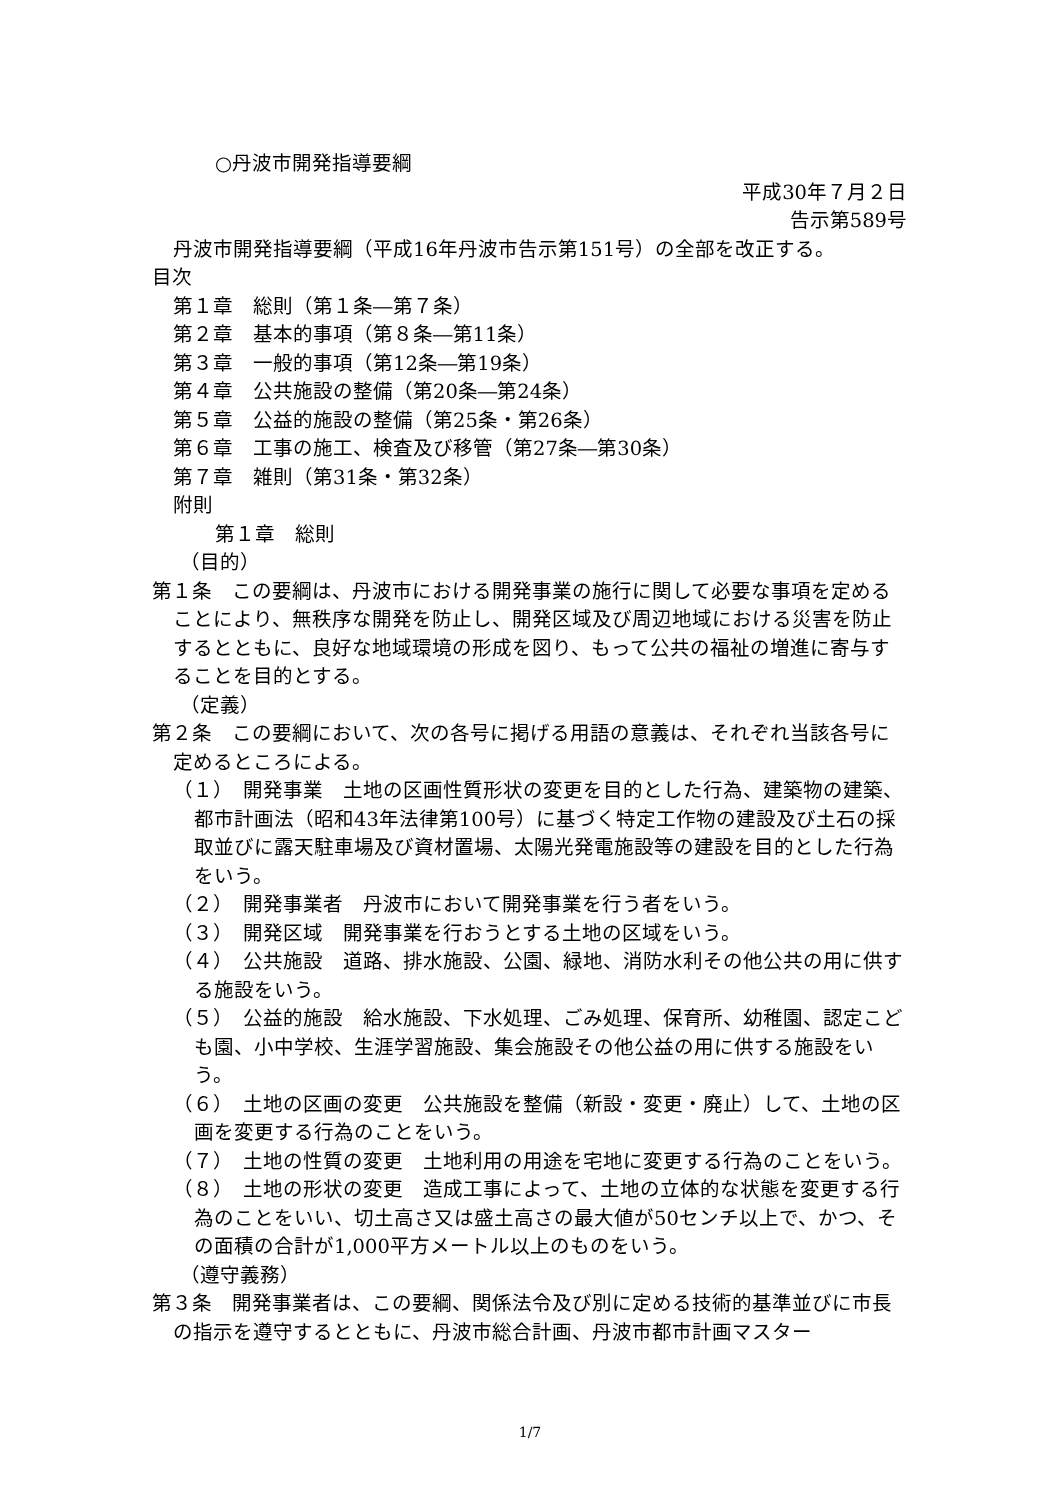○丹波市開発指導要綱
平成30年７月２日
告示第589号
丹波市開発指導要綱（平成16年丹波市告示第151号）の全部を改正する。
目次
第１章　総則（第１条―第７条）
第２章　基本的事項（第８条―第11条）
第３章　一般的事項（第12条―第19条）
第４章　公共施設の整備（第20条―第24条）
第５章　公益的施設の整備（第25条・第26条）
第６章　工事の施工、検査及び移管（第27条―第30条）
第７章　雑則（第31条・第32条）
附則
第１章　総則
（目的）
第１条　この要綱は、丹波市における開発事業の施行に関して必要な事項を定めることにより、無秩序な開発を防止し、開発区域及び周辺地域における災害を防止するとともに、良好な地域環境の形成を図り、もって公共の福祉の増進に寄与することを目的とする。
（定義）
第２条　この要綱において、次の各号に掲げる用語の意義は、それぞれ当該各号に定めるところによる。
（１）　開発事業　土地の区画性質形状の変更を目的とした行為、建築物の建築、都市計画法（昭和43年法律第100号）に基づく特定工作物の建設及び土石の採取並びに露天駐車場及び資材置場、太陽光発電施設等の建設を目的とした行為をいう。
（２）　開発事業者　丹波市において開発事業を行う者をいう。
（３）　開発区域　開発事業を行おうとする土地の区域をいう。
（４）　公共施設　道路、排水施設、公園、緑地、消防水利その他公共の用に供する施設をいう。
（５）　公益的施設　給水施設、下水処理、ごみ処理、保育所、幼稚園、認定こども園、小中学校、生涯学習施設、集会施設その他公益の用に供する施設をいう。
（６）　土地の区画の変更　公共施設を整備（新設・変更・廃止）して、土地の区画を変更する行為のことをいう。
（７）　土地の性質の変更　土地利用の用途を宅地に変更する行為のことをいう。
（８）　土地の形状の変更　造成工事によって、土地の立体的な状態を変更する行為のことをいい、切土高さ又は盛土高さの最大値が50センチ以上で、かつ、その面積の合計が1,000平方メートル以上のものをいう。
（遵守義務）
第３条　開発事業者は、この要綱、関係法令及び別に定める技術的基準並びに市長の指示を遵守するとともに、丹波市総合計画、丹波市都市計画マスター
1/7